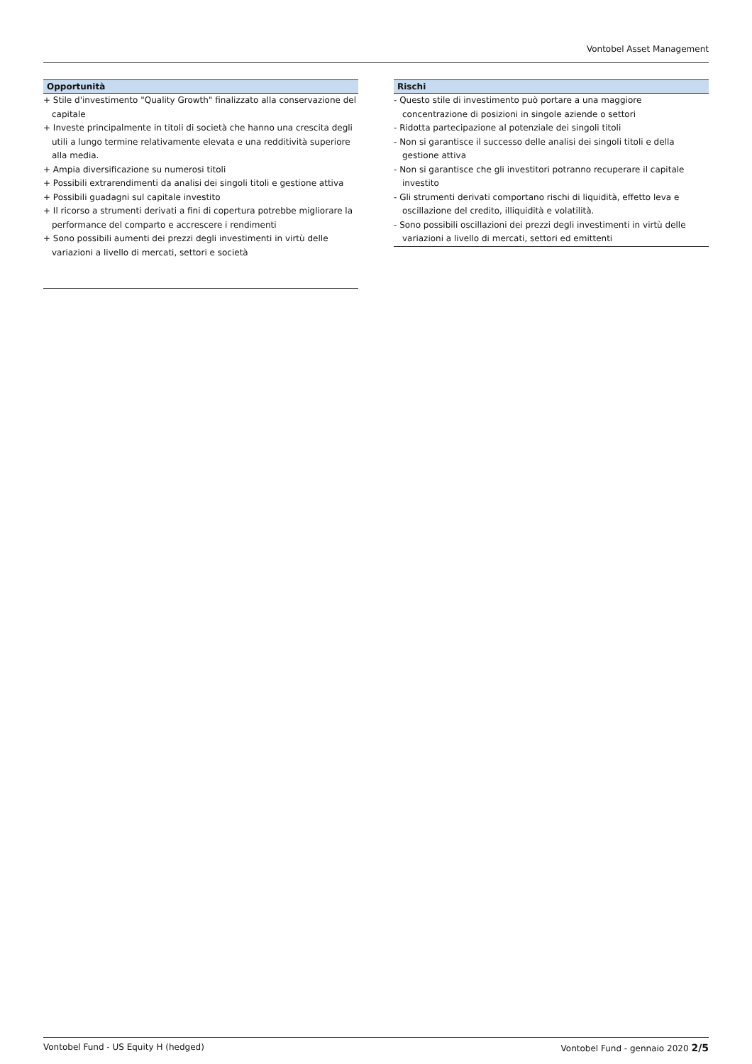Vontobel Asset Management
Opportunità
+ Stile d'investimento "Quality Growth" finalizzato alla conservazione del capitale
+ Investe principalmente in titoli di società che hanno una crescita degli utili a lungo termine relativamente elevata e una redditività superiore alla media.
+ Ampia diversificazione su numerosi titoli
+ Possibili extrarendimenti da analisi dei singoli titoli e gestione attiva
+ Possibili guadagni sul capitale investito
+ Il ricorso a strumenti derivati a fini di copertura potrebbe migliorare la performance del comparto e accrescere i rendimenti
+ Sono possibili aumenti dei prezzi degli investimenti in virtù delle variazioni a livello di mercati, settori e società
Rischi
- Questo stile di investimento può portare a una maggiore concentrazione di posizioni in singole aziende o settori
- Ridotta partecipazione al potenziale dei singoli titoli
- Non si garantisce il successo delle analisi dei singoli titoli e della gestione attiva
- Non si garantisce che gli investitori potranno recuperare il capitale investito
- Gli strumenti derivati comportano rischi di liquidità, effetto leva e oscillazione del credito, illiquidità e volatilità.
- Sono possibili oscillazioni dei prezzi degli investimenti in virtù delle variazioni a livello di mercati, settori ed emittenti
Vontobel Fund - US Equity H (hedged) Vontobel Fund - gennaio 2020 2/5